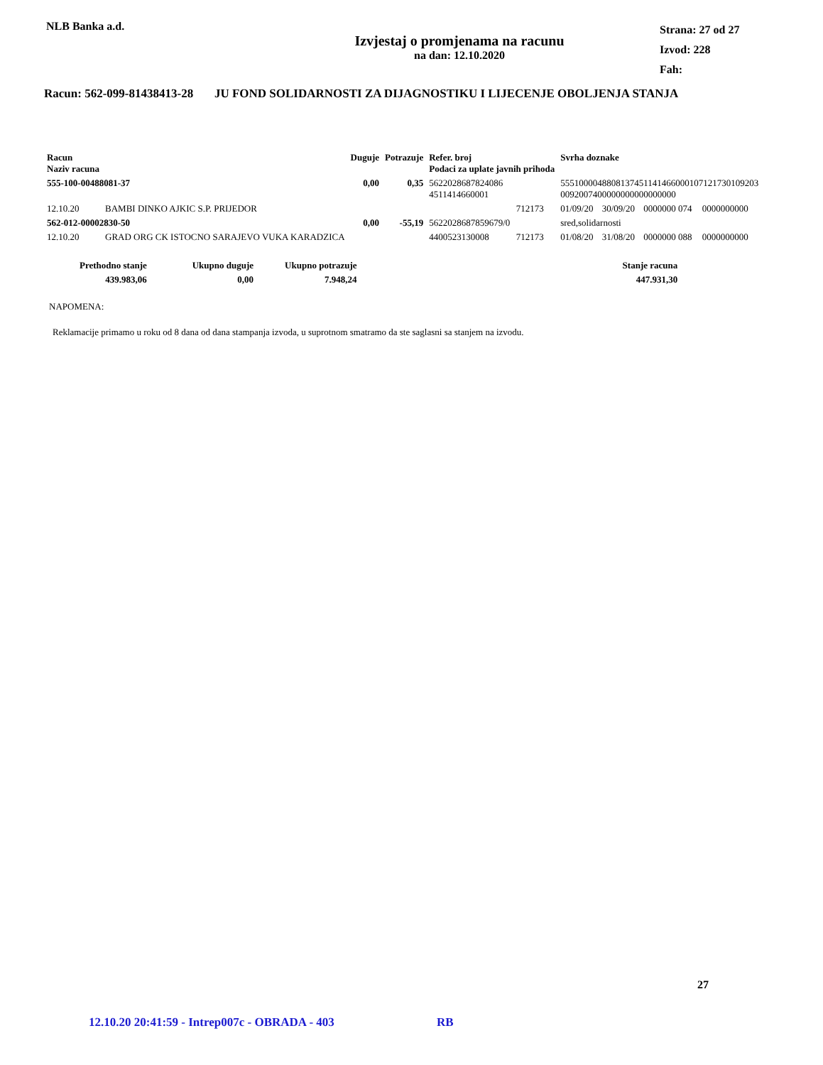NLB Banka a.d.
Izvjestaj o promjenama na racunu
na dan: 12.10.2020
Strana: 27 od 27
Izvod: 228
Fah:
Racun: 562-099-81438413-28 JU FOND SOLIDARNOSTI ZA DIJAGNOSTIKU I LIJECENJE OBOLJENJA STANJA
| Racun Naziv racuna | | Duguje | Potrazuje | Refer. broj Podaci za uplate javnih prihoda | | Svrha doznake | | | | |
| --- | --- | --- | --- | --- | --- | --- | --- | --- | --- | --- |
| 555-100-00488081-37 | | 0,00 | 0,35 | 5622028687824086 4511414660001 | | 5551000048808137451141466000107121730109203 0092007400000000000000000 | | | | |
| 12.10.20 | BAMBI DINKO AJKIC S.P. PRIJEDOR | | | | 712173 | 01/09/20 | 30/09/20 | 0000000 074 | 0000000000 | |
| 562-012-00002830-50 | | 0,00 | -55,19 | 5622028687859679/0 | | sred,solidarnosti | | | | |
| 12.10.20 | GRAD ORG CK ISTOCNO SARAJEVO VUKA KARADZICA | | | 4400523130008 | 712173 | 01/08/20 | 31/08/20 | 0000000 088 | 0000000000 | |
| Prethodno stanje | Ukupno duguje | Ukupno potrazuje | Stanje racuna |
| --- | --- | --- | --- |
| 439.983,06 | 0,00 | 7.948,24 | 447.931,30 |
NAPOMENA:
Reklamacije primamo u roku od 8 dana od dana stampanja izvoda, u suprotnom smatramo da ste saglasni sa stanjem na izvodu.
27
12.10.20 20:41:59 - Intrep007c - OBRADA - 403 RB